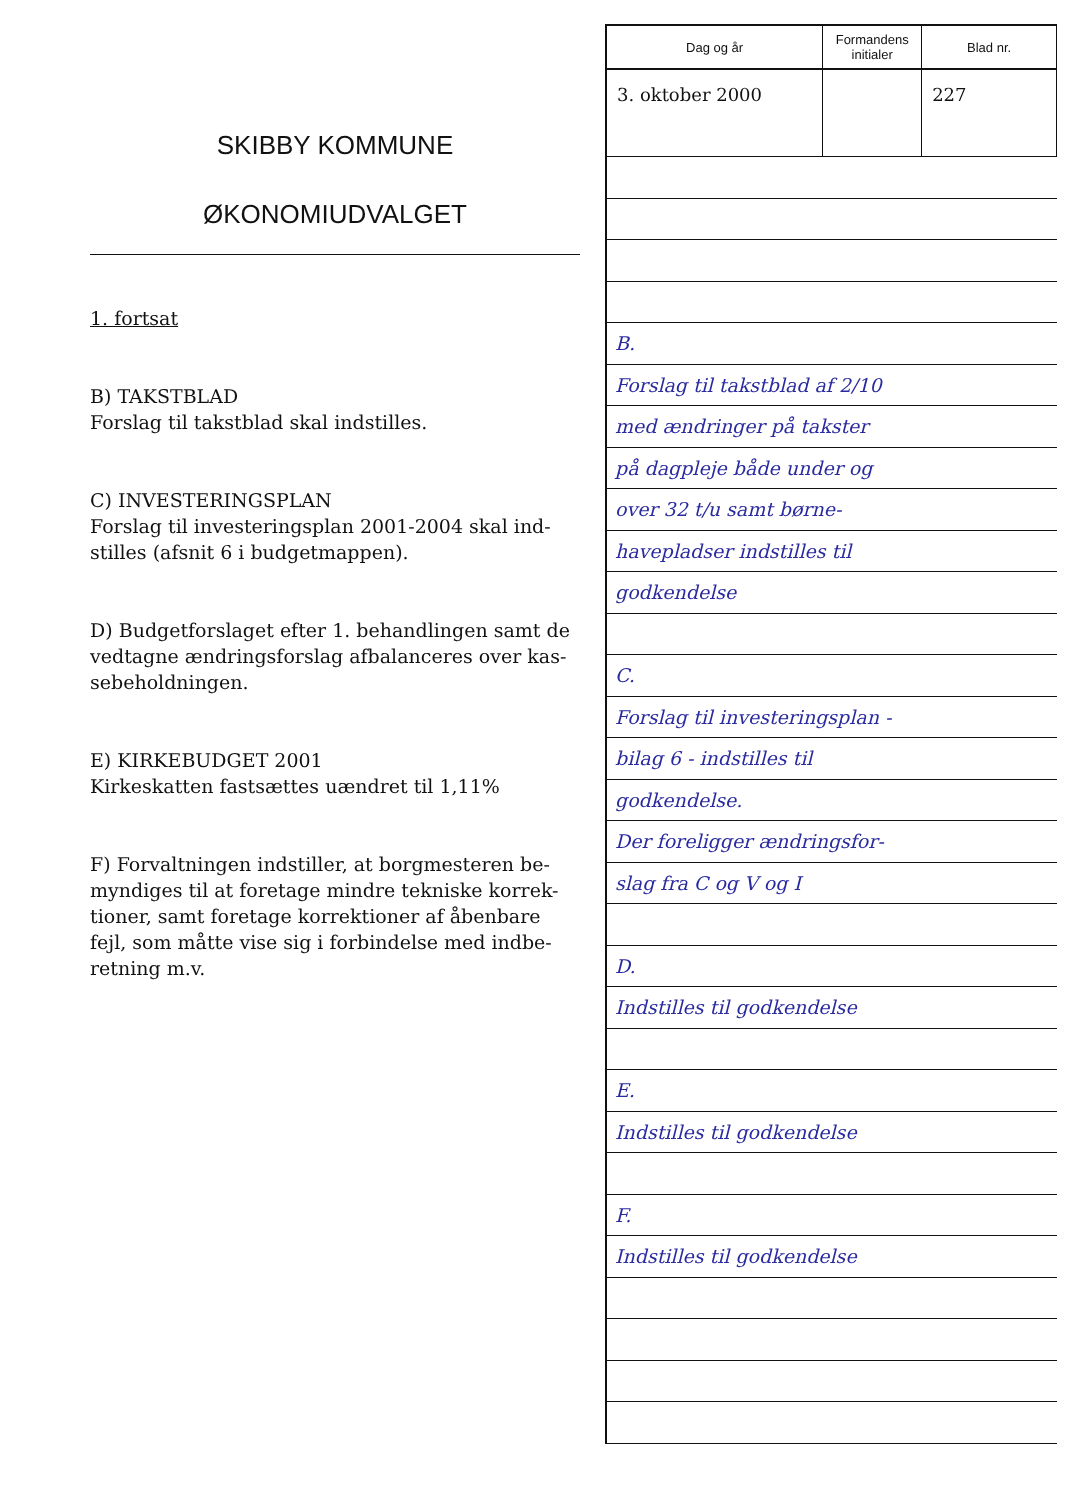SKIBBY KOMMUNE
ØKONOMIUDVALGET
1. fortsat
B) TAKSTBLAD
Forslag til takstblad skal indstilles.
C) INVESTERINGSPLAN
Forslag til investeringsplan 2001-2004 skal ind-stilles (afsnit 6 i budgetmappen).
D) Budgetforslaget efter 1. behandlingen samt de vedtagne ændringsforslag afbalanceres over kas-sebeholdningen.
E) KIRKEBUDGET 2001
Kirkeskatten fastsættes uændret til 1,11%
F) Forvaltningen indstiller, at borgmesteren be-myndiges til at foretage mindre tekniske korrek-tioner, samt foretage korrektioner af åbenbare fejl, som måtte vise sig i forbindelse med indbe-retning m.v.
| Dag og år | Formandens initialer | Blad nr. |
| --- | --- | --- |
| 3. oktober 2000 | | 227 |
B.
Forslag til takstblad af 2/10
med ændringer på takster
på dagpleje både under og
over 32 t/u samt børne-
havepladser indstilles til
godkendelse
C.
Forslag til investeringsplan -
bilag 6 - indstilles til
godkendelse.
Der foreligger ændringsfor-
slag fra C og V og I
D.
Indstilles til godkendelse
E.
Indstilles til godkendelse
F.
Indstilles til godkendelse